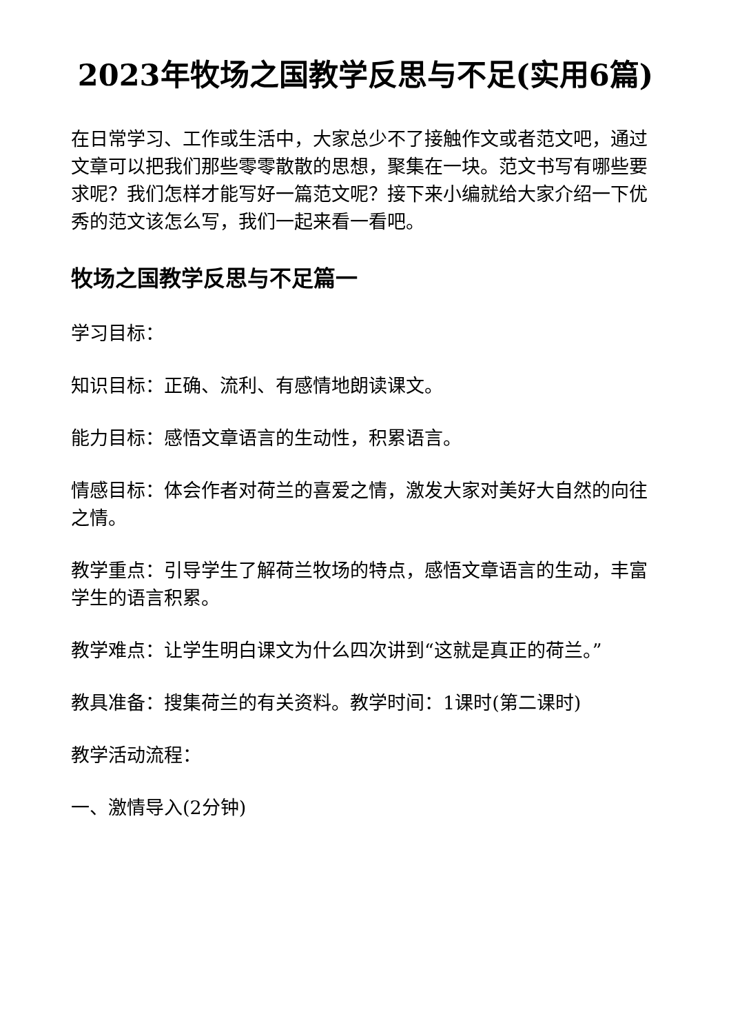2023年牧场之国教学反思与不足(实用6篇)
在日常学习、工作或生活中，大家总少不了接触作文或者范文吧，通过文章可以把我们那些零零散散的思想，聚集在一块。范文书写有哪些要求呢？我们怎样才能写好一篇范文呢？接下来小编就给大家介绍一下优秀的范文该怎么写，我们一起来看一看吧。
牧场之国教学反思与不足篇一
学习目标：
知识目标：正确、流利、有感情地朗读课文。
能力目标：感悟文章语言的生动性，积累语言。
情感目标：体会作者对荷兰的喜爱之情，激发大家对美好大自然的向往之情。
教学重点：引导学生了解荷兰牧场的特点，感悟文章语言的生动，丰富学生的语言积累。
教学难点：让学生明白课文为什么四次讲到“这就是真正的荷兰。”
教具准备：搜集荷兰的有关资料。教学时间：1课时(第二课时)
教学活动流程：
一、激情导入(2分钟)